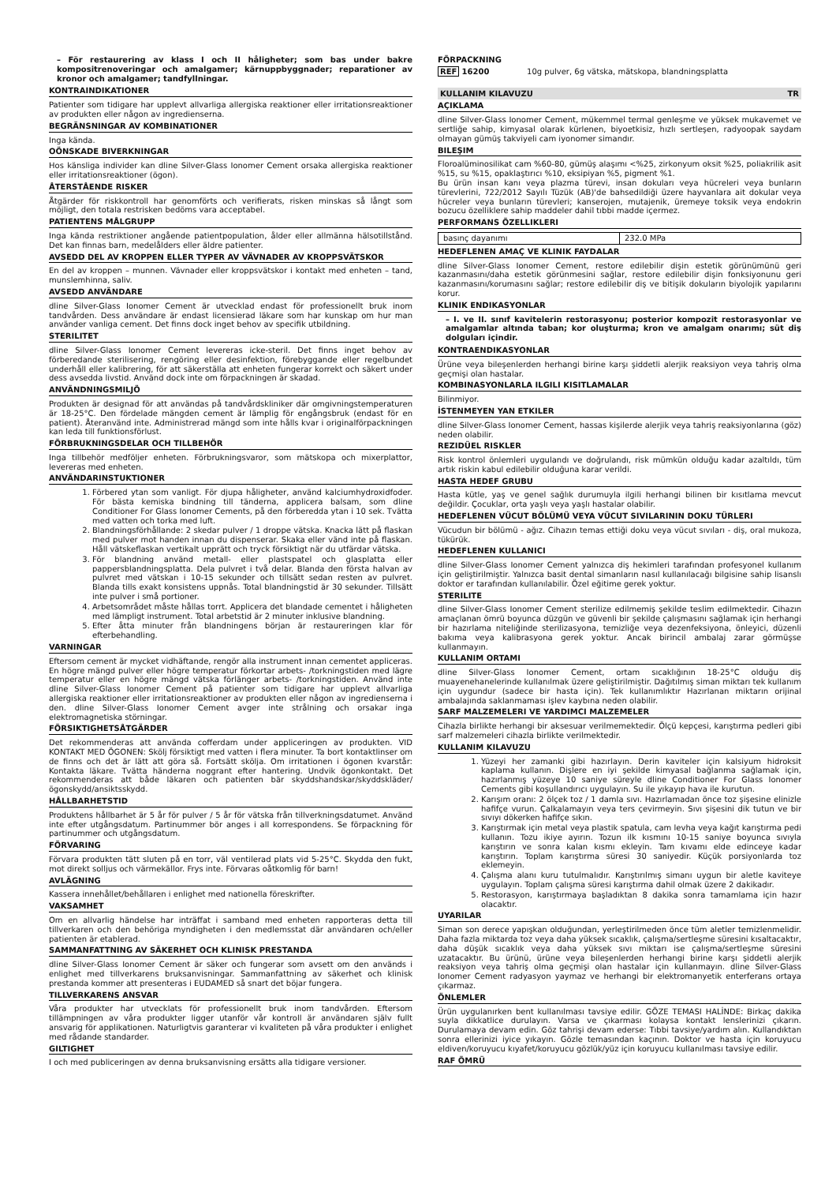– För restaurering av klass I och II håligheter; som bas under bakre kompositrenoveringar och amalgamer; kärnuppbyggnader; reparationer av kronor och amalgamer; tandfyllningar.
KONTRAINDIKATIONER
Patienter som tidigare har upplevt allvarliga allergiska reaktioner eller irritationsreaktioner av produkten eller någon av ingredienserna.
BEGRÄNSNINGAR AV KOMBINATIONER
Inga kända.
OÖNSKADE BIVERKNINGAR
Hos känsliga individer kan dline Silver-Glass Ionomer Cement orsaka allergiska reaktioner eller irritationsreaktioner (ögon).
ÅTERSTÅENDE RISKER
Åtgärder för riskkontroll har genomförts och verifierats, risken minskas så långt som möjligt, den totala restrisken bedöms vara acceptabel.
PATIENTENS MÅLGRUPP
Inga kända restriktioner angående patientpopulation, ålder eller allmänna hälsotillstånd. Det kan finnas barn, medelålders eller äldre patienter.
AVSEDD DEL AV KROPPEN ELLER TYPER AV VÄVNADER AV KROPPSVÄTSKOR
En del av kroppen – munnen. Vävnader eller kroppsvätskor i kontakt med enheten – tand, munslemhinna, saliv.
AVSEDD ANVÄNDARE
dline Silver-Glass Ionomer Cement är utvecklad endast för professionellt bruk inom tandvården. Dess användare är endast licensierad läkare som har kunskap om hur man använder vanliga cement. Det finns dock inget behov av specifik utbildning.
STERILITET
dline Silver-Glass Ionomer Cement levereras icke-steril. Det finns inget behov av förberedande sterilisering, rengöring eller desinfektion, förebyggande eller regelbundet underhåll eller kalibrering, för att säkerställa att enheten fungerar korrekt och säkert under dess avsedda livstid. Använd dock inte om förpackningen är skadad.
ANVÄNDNINGSMILJÖ
Produkten är designad för att användas på tandvårdskliniker där omgivningstemperaturen är 18-25°C. Den fördelade mängden cement är lämplig för engångsbruk (endast för en patient). Återanvänd inte. Administrerad mängd som inte hålls kvar i originalförpackningen kan leda till funktionsförlust.
FÖRBRUKNINGSDELAR OCH TILLBEHÖR
Inga tillbehör medföljer enheten. Förbrukningsvaror, som mätskopa och mixerplattor, levereras med enheten.
ANVÄNDARINSTUKTIONER
1. Förbered ytan som vanligt. För djupa håligheter, använd kalciumhydroxidfoder. För bästa kemiska bindning till tänderna, applicera balsam, som dline Conditioner For Glass Ionomer Cements, på den förberedda ytan i 10 sek. Tvätta med vatten och torka med luft.
2. Blandningsförhållande: 2 skedar pulver / 1 droppe vätska. Knacka lätt på flaskan med pulver mot handen innan du dispenserar. Skaka eller vänd inte på flaskan. Håll vätskeflaskan vertikalt upprätt och tryck försiktigt när du utfärdar vätska.
3. För blandning använd metall- eller plastspatel och glasplatta eller pappersblandningsplatta. Dela pulvret i två delar. Blanda den första halvan av pulvret med vätskan i 10-15 sekunder och tillsätt sedan resten av pulvret. Blanda tills exakt konsistens uppnås. Total blandningstid är 30 sekunder. Tillsätt inte pulver i små portioner.
4. Arbetsområdet måste hållas torrt. Applicera det blandade cementet i håligheten med lämpligt instrument. Total arbetstid är 2 minuter inklusive blandning.
5. Efter åtta minuter från blandningens början är restaureringen klar för efterbehandling.
VARNINGAR
Eftersom cement är mycket vidhäftande, rengör alla instrument innan cementet appliceras. En högre mängd pulver eller högre temperatur förkortar arbets- /torkningstiden med lägre temperatur eller en högre mängd vätska förlänger arbets- /torkningstiden. Använd inte dline Silver-Glass Ionomer Cement på patienter som tidigare har upplevt allvarliga allergiska reaktioner eller irritationsreaktioner av produkten eller någon av ingredienserna i den. dline Silver-Glass Ionomer Cement avger inte strålning och orsakar inga elektromagnetiska störningar.
FÖRSIKTIGHETSÅTGÄRDER
Det rekommenderas att använda cofferdam under appliceringen av produkten. VID KONTAKT MED ÖGONEN: Skölj försiktigt med vatten i flera minuter. Ta bort kontaktlinser om de finns och det är lätt att göra så. Fortsätt skölja. Om irritationen i ögonen kvarstår: Kontakta läkare. Tvätta händerna noggrant efter hantering. Undvik ögonkontakt. Det rekommenderas att både läkaren och patienten bär skyddshandskar/skyddskläder/ögonskydd/ansiktsskydd.
HÅLLBARHETSTID
Produktens hållbarhet är 5 år för pulver / 5 år för vätska från tillverkningsdatumet. Använd inte efter utgångsdatum. Partinummer bör anges i all korrespondens. Se förpackning för partinummer och utgångsdatum.
FÖRVARING
Förvara produkten tätt sluten på en torr, väl ventilerad plats vid 5-25°C. Skydda den fukt, mot direkt solljus och värmekällor. Frys inte. Förvaras oåtkomlig för barn!
AVLÄGNING
Kassera innehållet/behållaren i enlighet med nationella föreskrifter.
VAKSAMHET
Om en allvarlig händelse har inträffat i samband med enheten rapporteras detta till tillverkaren och den behöriga myndigheten i den medlemsstat där användaren och/eller patienten är etablerad.
SAMMANFATTNING AV SÄKERHET OCH KLINISK PRESTANDA
dline Silver-Glass Ionomer Cement är säker och fungerar som avsett om den används i enlighet med tillverkarens bruksanvisningar. Sammanfattning av säkerhet och klinisk prestanda kommer att presenteras i EUDAMED så snart det böjar fungera.
TILLVERKARENS ANSVAR
Våra produkter har utvecklats för professionellt bruk inom tandvården. Eftersom tillämpningen av våra produkter ligger utanför vår kontroll är användaren själv fullt ansvarig för applikationen. Naturligtvis garanterar vi kvaliteten på våra produkter i enlighet med rådande standarder.
GILTIGHET
I och med publiceringen av denna bruksanvisning ersätts alla tidigare versioner.
FÖRPACKNING
REF 16200 10g pulver, 6g vätska, mätskopa, blandningsplatta
KULLANIM KILAVUZU TR
AÇIKLAMA
dline Silver-Glass Ionomer Cement, mükemmel termal genleşme ve yüksek mukavemet ve sertliğe sahip, kimyasal olarak kürlenen, biyoetkisiz, hızlı sertleşen, radyoopak saydam olmayan gümüş takviyeli cam iyonomer simandır.
BILEŞIM
Floroalüminosilikat cam %60-80, gümüş alaşımı <%25, zirkonyum oksit %25, poliakrilik asit %15, su %15, opaklaştırıcı %10, eksipiyan %5, pigment %1.
Bu ürün insan kanı veya plazma türevi, insan dokuları veya hücreleri veya bunların türevlerini, 722/2012 Sayılı Tüzük (AB)'de bahsedildiği üzere hayvanlara ait dokular veya hücreler veya bunların türevleri; kanserojen, mutajenik, üremeye toksik veya endokrin bozucu özelliklere sahip maddeler dahil tıbbi madde içermez.
PERFORMANS ÖZELLIKLERI
| basınç dayanımı | 232.0 MPa |
HEDEFLENEN AMAÇ VE KLINIK FAYDALAR
dline Silver-Glass Ionomer Cement, restore edilebilir dişin estetik görünümünü geri kazanmasını/daha estetik görünmesini sağlar, restore edilebilir dişin fonksiyonunu geri kazanmasını/korumasını sağlar; restore edilebilir diş ve bitişik dokuların biyolojik yapılarını korur.
KLINIK ENDIKASYONLAR
– I. ve II. sınıf kavitelerin restorasyonu; posterior kompozit restorasyonlar ve amalgamlar altında taban; kor oluşturma; kron ve amalgam onarımı; süt diş dolguları içindir.
KONTRAENDIKASYONLAR
Ürüne veya bileşenlerden herhangi birine karşı şiddetli alerjik reaksiyon veya tahriş olma geçmişi olan hastalar.
KOMBINASYONLARLA ILGILI KISITLAMALAR
Bilinmiyor.
İSTENMEYEN YAN ETKILER
dline Silver-Glass Ionomer Cement, hassas kişilerde alerjik veya tahriş reaksiyonlarına (göz) neden olabilir.
REZIDÜEL RISKLER
Risk kontrol önlemleri uygulandı ve doğrulandı, risk mümkün olduğu kadar azaltıldı, tüm artık riskin kabul edilebilir olduğuna karar verildi.
HASTA HEDEF GRUBU
Hasta kütle, yaş ve genel sağlık durumuyla ilgili herhangi bilinen bir kısıtlama mevcut değildir. Çocuklar, orta yaşlı veya yaşlı hastalar olabilir.
HEDEFLENEN VÜCUT BÖLÜMÜ VEYA VÜCUT SIVILARININ DOKU TÜRLERI
Vücudun bir bölümü - ağız. Cihazın temas ettiği doku veya vücut sıvıları - diş, oral mukoza, tükürük.
HEDEFLENEN KULLANICI
dline Silver-Glass Ionomer Cement yalnızca diş hekimleri tarafından profesyonel kullanım için geliştirilmiştir. Yalnızca basit dental simanların nasıl kullanılacağı bilgisine sahip lisanslı doktor er tarafından kullanılabilir. Özel eğitime gerek yoktur.
STERILITE
dline Silver-Glass Ionomer Cement sterilize edilmemiş şekilde teslim edilmektedir. Cihazın amaçlanan ömrü boyunca düzgün ve güvenli bir şekilde çalışmasını sağlamak için herhangi bir hazırlama niteliğinde sterilizasyona, temizliğe veya dezenfeksiyona, önleyici, düzenli bakıma veya kalibrasyona gerek yoktur. Ancak birincil ambalaj zarar görmüşse kullanmayın.
KULLANIM ORTAMI
dline Silver-Glass Ionomer Cement, ortam sıcaklığının 18-25°C olduğu diş muayenehanelerinde kullanılmak üzere geliştirilmiştir. Dağıtılmış siman miktarı tek kullanım için uygundur (sadece bir hasta için). Tek kullanımlıktır Hazırlanan miktarın orijinal ambalajında saklanmaması işlev kaybına neden olabilir.
SARF MALZEMELERI VE YARDIMCI MALZEMELER
Cihazla birlikte herhangi bir aksesuar verilmemektedir. Ölçü kepçesi, karıştırma pedleri gibi sarf malzemeleri cihazla birlikte verilmektedir.
KULLANIM KILAVUZU
1. Yüzeyi her zamanki gibi hazırlayın. Derin kaviteler için kalsiyum hidroksit kaplama kullanın. Dişlere en iyi şekilde kimyasal bağlanma sağlamak için, hazırlanmış yüzeye 10 saniye süreyle dline Conditioner For Glass Ionomer Cements gibi koşullandırıcı uygulayın. Su ile yıkayıp hava ile kurutun.
2. Karışım oranı: 2 ölçek toz / 1 damla sıvı. Hazırlamadan önce toz şişesine elinizle hafifçe vurun. Çalkalamayın veya ters çevirmeyin. Sıvı şişesini dik tutun ve bir sıvıyı dökerken hafifçe sıkın.
3. Karıştırmak için metal veya plastik spatula, cam levha veya kağıt karıştırma pedi kullanın. Tozu ikiye ayırın. Tozun ilk kısmını 10-15 saniye boyunca sıvıyla karıştırın ve sonra kalan kısmı ekleyin. Tam kıvamı elde edinceye kadar karıştırın. Toplam karıştırma süresi 30 saniyedir. Küçük porsiyonlarda toz eklemeyin.
4. Çalışma alanı kuru tutulmalıdır. Karıştırılmış simanı uygun bir aletle kaviteye uygulayın. Toplam çalışma süresi karıştırma dahil olmak üzere 2 dakikadır.
5. Restorasyon, karıştırmaya başladıktan 8 dakika sonra tamamlama için hazır olacaktır.
UYARILAR
Siman son derece yapışkan olduğundan, yerleştirilmeden önce tüm aletler temizlenmelidir. Daha fazla miktarda toz veya daha yüksek sıcaklık, çalışma/sertleşme süresini kısaltacaktır, daha düşük sıcaklık veya daha yüksek sıvı miktarı ise çalışma/sertleşme süresini uzatacaktır. Bu ürünü, ürüne veya bileşenlerden herhangi birine karşı şiddetli alerjik reaksiyon veya tahriş olma geçmişi olan hastalar için kullanmayın. dline Silver-Glass Ionomer Cement radyasyon yaymaz ve herhangi bir elektromanyetik enterferans ortaya çıkarmaz.
ÖNLEMLER
Ürün uygulanırken bent kullanılması tavsiye edilir. GÖZE TEMASI HALİNDE: Birkaç dakika suyla dikkatlice durulayın. Varsa ve çıkarması kolaysa kontakt lenslerinizi çıkarın. Durulamaya devam edin. Göz tahrişi devam ederse: Tıbbi tavsiye/yardım alın. Kullandıktan sonra ellerinizi iyice yıkayın. Gözle temasından kaçının. Doktor ve hasta için koruyucu eldiven/koruyucu kıyafet/koruyucu gözlük/yüz için koruyucu kullanılması tavsiye edilir.
RAF ÖMRÜ